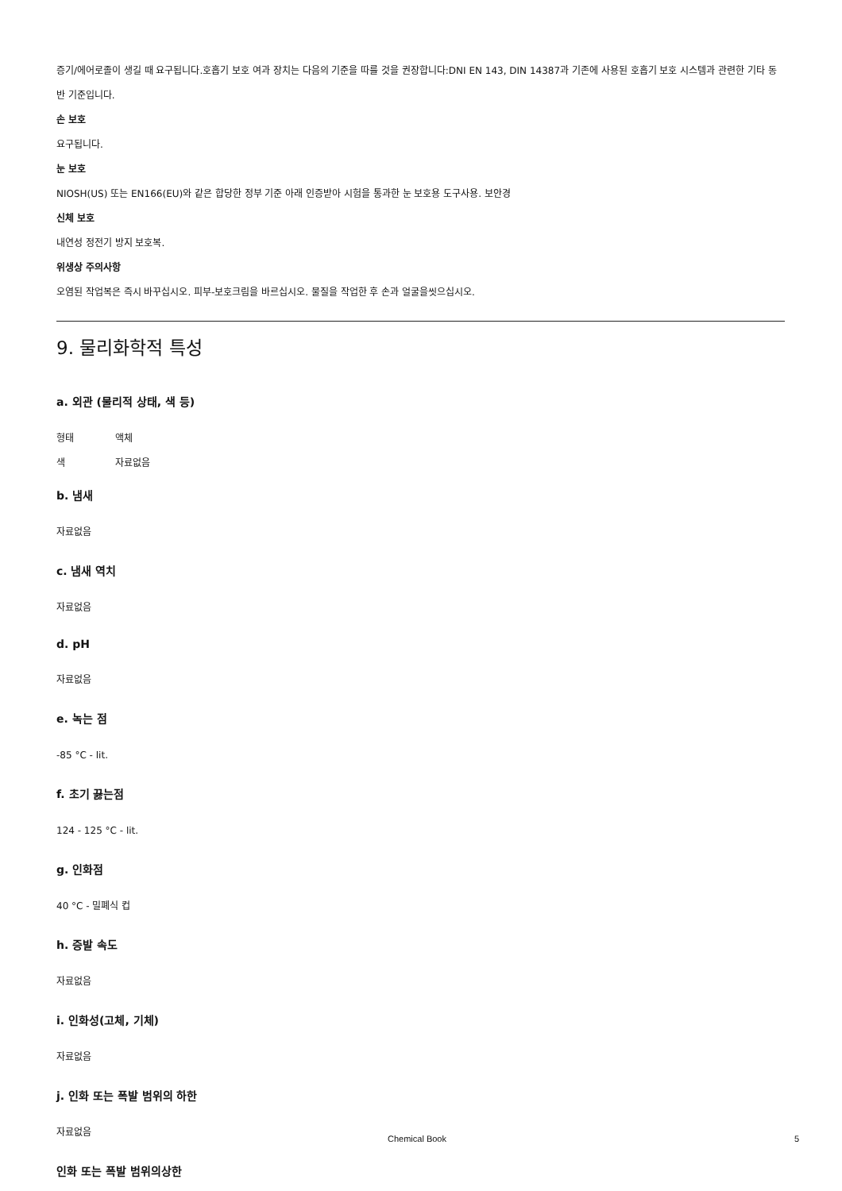증기/에어로졸이 생길 때 요구됩니다.호흡기 보호 여과 장치는 다음의 기준을 따를 것을 권장합니다:DNI EN 143, DIN 14387과 기존에 사용된 호흡기 보호 시스템과 관련한 기타 동반 기준입니다.
손 보호
요구됩니다.
눈 보호
NIOSH(US) 또는 EN166(EU)와 같은 합당한 정부 기준 아래 인증받아 시험을 통과한 눈 보호용 도구사용. 보안경
신체 보호
내연성 정전기 방지 보호복.
위생상 주의사항
오염된 작업복은 즉시 바꾸십시오. 피부-보호크림을 바르십시오. 물질을 작업한 후 손과 얼굴을씻으십시오.
9. 물리화학적 특성
a. 외관 (물리적 상태, 색 등)
형태 액체
색 자료없음
b. 냄새
자료없음
c. 냄새 역치
자료없음
d. pH
자료없음
e. 녹는 점
-85 °C - lit.
f. 초기 끓는점
124 - 125 °C - lit.
g. 인화점
40 °C - 밀폐식 컵
h. 증발 속도
자료없음
i. 인화성(고체, 기체)
자료없음
j. 인화 또는 폭발 범위의 하한
자료없음
인화 또는 폭발 범위의상한
Chemical Book 5